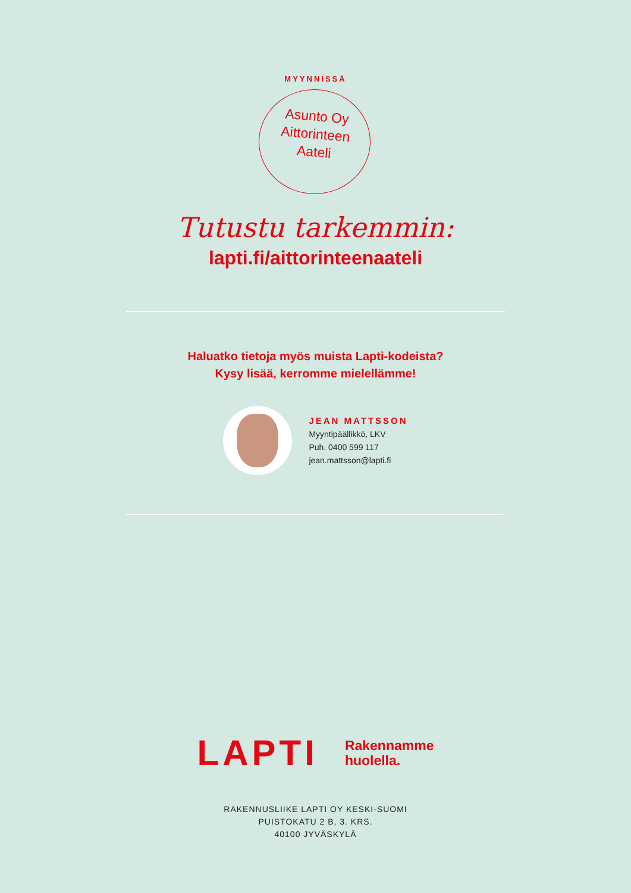MYYNNISSÄ
Asunto Oy
Aittorinteen
Aateli
Tutustu tarkemmin:
lapti.fi/aittorinteenaateli
Haluatko tietoja myös muista Lapti-kodeista?
Kysy lisää, kerromme mielellämme!
JEAN MATTSSON
Myyntipäällikkö, LKV
Puh. 0400 599 117
jean.mattsson@lapti.fi
LAPTI
Rakennamme
huolella.
RAKENNUSLIIKE LAPTI OY KESKI-SUOMI
PUISTOKATU 2 B, 3. KRS.
40100 JYVÄSKYLÄ